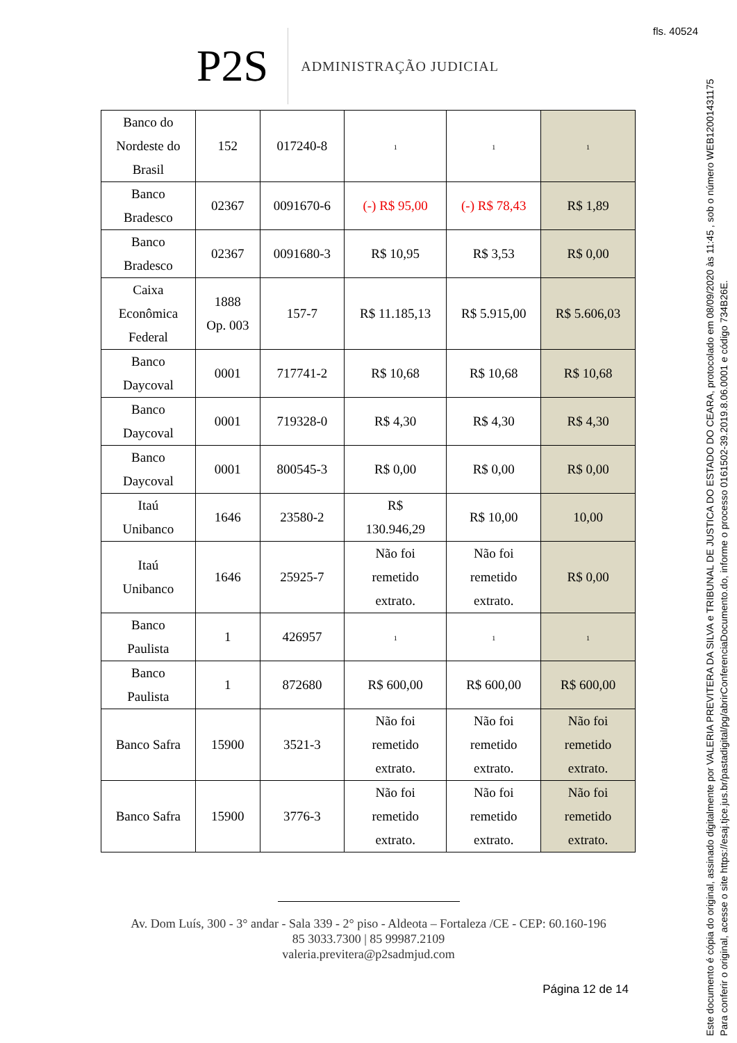fls. 40524
P2S
ADMINISTRAÇÃO JUDICIAL
| Banco do Nordeste do Brasil | 152 | 017240-8 | 1 | 1 | 1 |
| Banco Bradesco | 02367 | 0091670-6 | (-) R$ 95,00 | (-) R$ 78,43 | R$ 1,89 |
| Banco Bradesco | 02367 | 0091680-3 | R$ 10,95 | R$ 3,53 | R$ 0,00 |
| Caixa Econômica Federal | 1888 Op. 003 | 157-7 | R$ 11.185,13 | R$ 5.915,00 | R$ 5.606,03 |
| Banco Daycoval | 0001 | 717741-2 | R$ 10,68 | R$ 10,68 | R$ 10,68 |
| Banco Daycoval | 0001 | 719328-0 | R$ 4,30 | R$ 4,30 | R$ 4,30 |
| Banco Daycoval | 0001 | 800545-3 | R$ 0,00 | R$ 0,00 | R$ 0,00 |
| Itaú Unibanco | 1646 | 23580-2 | R$ 130.946,29 | R$ 10,00 | 10,00 |
| Itaú Unibanco | 1646 | 25925-7 | Não foi remetido extrato. | Não foi remetido extrato. | R$ 0,00 |
| Banco Paulista | 1 | 426957 | 1 | 1 | 1 |
| Banco Paulista | 1 | 872680 | R$ 600,00 | R$ 600,00 | R$ 600,00 |
| Banco Safra | 15900 | 3521-3 | Não foi remetido extrato. | Não foi remetido extrato. | Não foi remetido extrato. |
| Banco Safra | 15900 | 3776-3 | Não foi remetido extrato. | Não foi remetido extrato. | Não foi remetido extrato. |
Av. Dom Luís, 300 - 3° andar - Sala 339 - 2° piso - Aldeota – Fortaleza /CE - CEP: 60.160-196
85 3033.7300 | 85 99987.2109
valeria.previtera@p2sadmjud.com
Página 12 de 14
Este documento é cópia do original, assinado digitalmente por VALERIA PREVITERA DA SILVA e TRIBUNAL DE JUSTICA DO ESTADO DO CEARA, protocolado em 08/09/2020 às 11:45 , sob o número WEB12001431175
Para conferir o original, acesse o site https://esaj.tjce.jus.br/pastadigital/pg/abrirConferenciaDocumento.do, informe o processo 0161502-39.2019.8.06.0001 e código 734B26E.